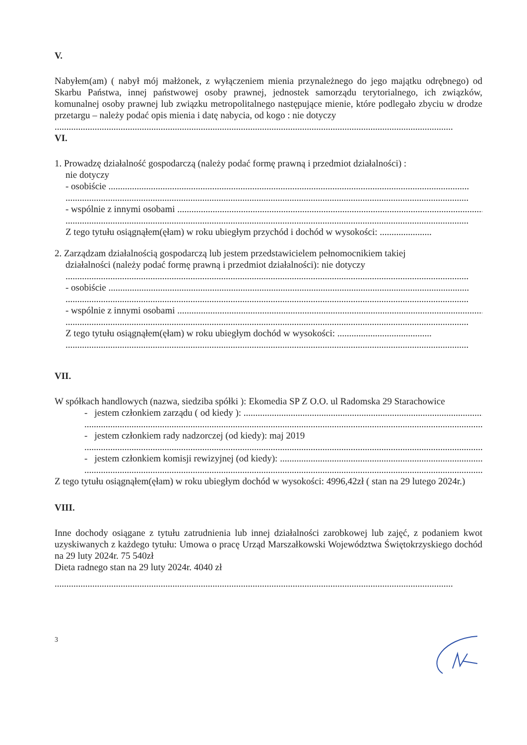V.
Nabyłem(am) ( nabył mój małżonek, z wyłączeniem mienia przynależnego do jego majątku odrębnego) od Skarbu Państwa, innej państwowej osoby prawnej, jednostek samorządu terytorialnego, ich związków, komunalnej osoby prawnej lub związku metropolitalnego następujące mienie, które podlegało zbyciu w drodze przetargu – należy podać opis mienia i datę nabycia, od kogo : nie dotyczy
.........................................................................................................................................................................
VI.
1. Prowadzę działalność gospodarczą (należy podać formę prawną i przedmiot działalności) :
nie dotyczy
- osobiście .........................................................................................................................................................
...........................................................................................................................................................................
- wspólnie z innymi osobami ....................................................................................................................................
...........................................................................................................................................................................
Z tego tytułu osiągnąłem(ęłam) w roku ubiegłym przychód i dochód w wysokości: ......................
2. Zarządzam działalnością gospodarczą lub jestem przedstawicielem pełnomocnikiem takiej
działalności (należy podać formę prawną i przedmiot działalności): nie dotyczy
...........................................................................................................................................................................
- osobiście .........................................................................................................................................................
...........................................................................................................................................................................
- wspólnie z innymi osobami ....................................................................................................................................
...........................................................................................................................................................................
Z tego tytułu osiągnąłem(ęłam) w roku ubiegłym dochód w wysokości: ........................................
...........................................................................................................................................................................
VII.
W spółkach handlowych (nazwa, siedziba spółki ): Ekomedia SP Z O.O. ul Radomska 29 Starachowice
- jestem członkiem zarządu ( od kiedy ): ..........................................................................................................
.........................................................................................................................................................................
- jestem członkiem rady nadzorczej (od kiedy): maj 2019
.........................................................................................................................................................................
- jestem członkiem komisji rewizyjnej (od kiedy): .............................................................................................
.........................................................................................................................................................................
Z tego tytułu osiągnąłem(ęłam) w roku ubiegłym dochód w wysokości: 4996,42zł ( stan na 29 lutego 2024r.)
VIII.
Inne dochody osiągane z tytułu zatrudnienia lub innej działalności zarobkowej lub zajęć, z podaniem kwot uzyskiwanych z każdego tytułu: Umowa o pracę Urząd Marszałkowski Województwa Świętokrzyskiego dochód na 29 luty 2024r. 75 540zł
Dieta radnego stan na 29 luty 2024r. 4040 zł
.........................................................................................................................................................................
3